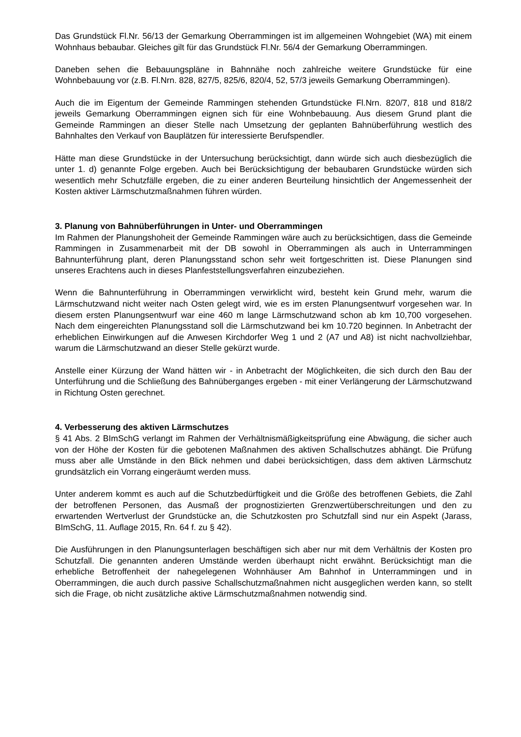Das Grundstück Fl.Nr. 56/13 der Gemarkung Oberrammingen ist im allgemeinen Wohngebiet (WA) mit einem Wohnhaus bebaubar. Gleiches gilt für das Grundstück Fl.Nr. 56/4 der Gemarkung Oberrammingen.
Daneben sehen die Bebauungspläne in Bahnnähe noch zahlreiche weitere Grundstücke für eine Wohnbebauung vor (z.B. Fl.Nrn. 828, 827/5, 825/6, 820/4, 52, 57/3 jeweils Gemarkung Oberrammingen).
Auch die im Eigentum der Gemeinde Rammingen stehenden Grtundstücke Fl.Nrn. 820/7, 818 und 818/2 jeweils Gemarkung Oberrammingen eignen sich für eine Wohnbebauung. Aus diesem Grund plant die Gemeinde Rammingen an dieser Stelle nach Umsetzung der geplanten Bahnüberführung westlich des Bahnhaltes den Verkauf von Bauplätzen für interessierte Berufspendler.
Hätte man diese Grundstücke in der Untersuchung berücksichtigt, dann würde sich auch diesbezüglich die unter 1. d) genannte Folge ergeben. Auch bei Berücksichtigung der bebaubaren Grundstücke würden sich wesentlich mehr Schutzfälle ergeben, die zu einer anderen Beurteilung hinsichtlich der Angemessenheit der Kosten aktiver Lärmschutzmaßnahmen führen würden.
3. Planung von Bahnüberführungen in Unter- und Oberrammingen
Im Rahmen der Planungshoheit der Gemeinde Rammingen wäre auch zu berücksichtigen, dass die Gemeinde Rammingen in Zusammenarbeit mit der DB sowohl in Oberrammingen als auch in Unterrammingen Bahnunterführung plant, deren Planungsstand schon sehr weit fortgeschritten ist. Diese Planungen sind unseres Erachtens auch in dieses Planfeststellungsverfahren einzubeziehen.
Wenn die Bahnunterführung in Oberrammingen verwirklicht wird, besteht kein Grund mehr, warum die Lärmschutzwand nicht weiter nach Osten gelegt wird, wie es im ersten Planungsentwurf vorgesehen war. In diesem ersten Planungsentwurf war eine 460 m lange Lärmschutzwand schon ab km 10,700 vorgesehen. Nach dem eingereichten Planungsstand soll die Lärmschutzwand bei km 10.720 beginnen. In Anbetracht der erheblichen Einwirkungen auf die Anwesen Kirchdorfer Weg 1 und 2 (A7 und A8) ist nicht nachvollziehbar, warum die Lärmschutzwand an dieser Stelle gekürzt wurde.
Anstelle einer Kürzung der Wand hätten wir - in Anbetracht der Möglichkeiten, die sich durch den Bau der Unterführung und die Schließung des Bahnüberganges ergeben - mit einer Verlängerung der Lärmschutzwand in Richtung Osten gerechnet.
4. Verbesserung des aktiven Lärmschutzes
§ 41 Abs. 2 BImSchG verlangt im Rahmen der Verhältnismäßigkeitsprüfung eine Abwägung, die sicher auch von der Höhe der Kosten für die gebotenen Maßnahmen des aktiven Schallschutzes abhängt. Die Prüfung muss aber alle Umstände in den Blick nehmen und dabei berücksichtigen, dass dem aktiven Lärmschutz grundsätzlich ein Vorrang eingeräumt werden muss.
Unter anderem kommt es auch auf die Schutzbedürftigkeit und die Größe des betroffenen Gebiets, die Zahl der betroffenen Personen, das Ausmaß der prognostizierten Grenzwertüberschreitungen und den zu erwartenden Wertverlust der Grundstücke an, die Schutzkosten pro Schutzfall sind nur ein Aspekt (Jarass, BImSchG, 11. Auflage 2015, Rn. 64 f. zu § 42).
Die Ausführungen in den Planungsunterlagen beschäftigen sich aber nur mit dem Verhältnis der Kosten pro Schutzfall. Die genannten anderen Umstände werden überhaupt nicht erwähnt. Berücksichtigt man die erhebliche Betroffenheit der nahegelegenen Wohnhäuser Am Bahnhof in Unterrammingen und in Oberrammingen, die auch durch passive Schallschutzmaßnahmen nicht ausgeglichen werden kann, so stellt sich die Frage, ob nicht zusätzliche aktive Lärmschutzmaßnahmen notwendig sind.